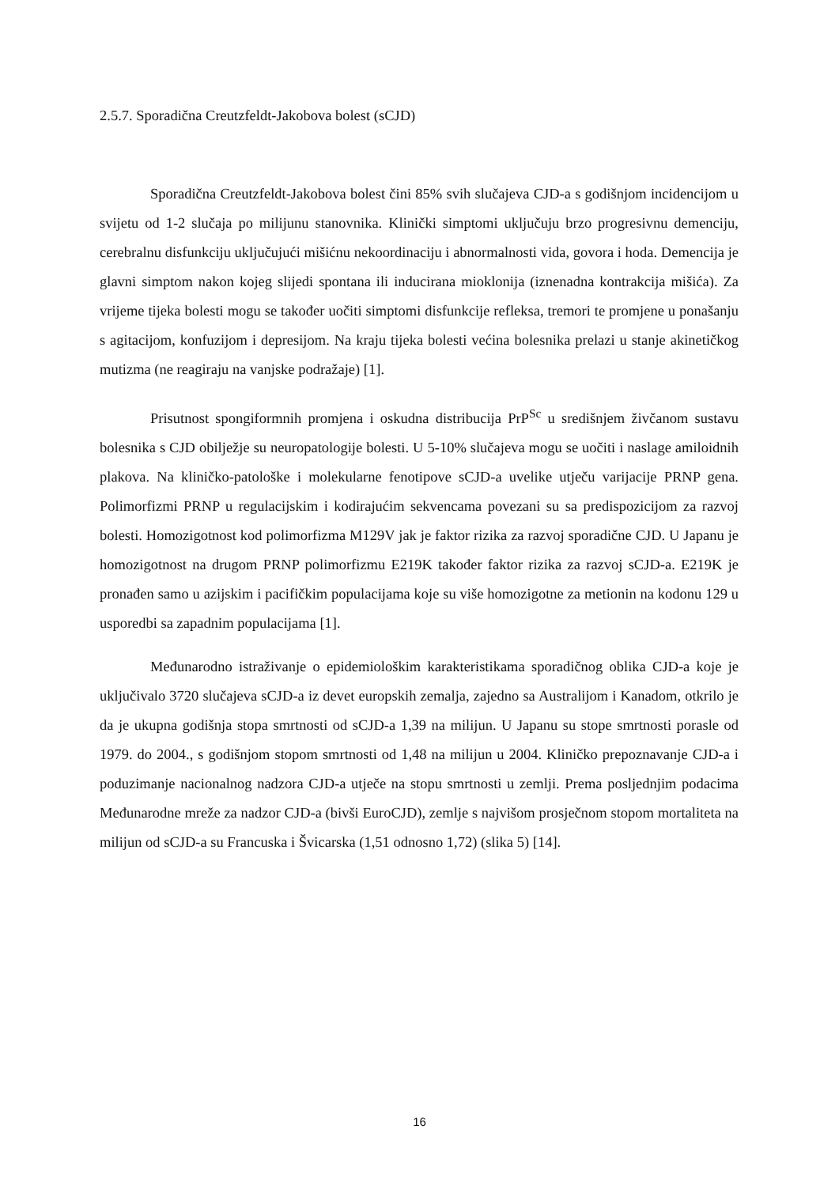2.5.7. Sporadična Creutzfeldt-Jakobova bolest (sCJD)
Sporadična Creutzfeldt-Jakobova bolest čini 85% svih slučajeva CJD-a s godišnjom incidencijom u svijetu od 1-2 slučaja po milijunu stanovnika. Klinički simptomi uključuju brzo progresivnu demenciju, cerebralnu disfunkciju uključujući mišićnu nekoordinaciju i abnormalnosti vida, govora i hoda. Demencija je glavni simptom nakon kojeg slijedi spontana ili inducirana mioklonija (iznenadna kontrakcija mišića). Za vrijeme tijeka bolesti mogu se također uočiti simptomi disfunkcije refleksa, tremori te promjene u ponašanju s agitacijom, konfuzijom i depresijom. Na kraju tijeka bolesti većina bolesnika prelazi u stanje akinetičkog mutizma (ne reagiraju na vanjske podražaje) [1].
Prisutnost spongiformnih promjena i oskudna distribucija PrP<sup>Sc</sup> u središnjem živčanom sustavu bolesnika s CJD obilježje su neuropatologije bolesti. U 5-10% slučajeva mogu se uočiti i naslage amiloidnih plakova. Na kliničko-patološke i molekularne fenotipove sCJD-a uvelike utječu varijacije PRNP gena. Polimorfizmi PRNP u regulacijskim i kodirajućim sekvencama povezani su sa predispozicijom za razvoj bolesti. Homozigotnost kod polimorfizma M129V jak je faktor rizika za razvoj sporadične CJD. U Japanu je homozigotnost na drugom PRNP polimorfizmu E219K također faktor rizika za razvoj sCJD-a. E219K je pronađen samo u azijskim i pacifičkim populacijama koje su više homozigotne za metionin na kodonu 129 u usporedbi sa zapadnim populacijama [1].
Međunarodno istraživanje o epidemiološkim karakteristikama sporadičnog oblika CJD-a koje je uključivalo 3720 slučajeva sCJD-a iz devet europskih zemalja, zajedno sa Australijom i Kanadom, otkrilo je da je ukupna godišnja stopa smrtnosti od sCJD-a 1,39 na milijun. U Japanu su stope smrtnosti porasle od 1979. do 2004., s godišnjom stopom smrtnosti od 1,48 na milijun u 2004. Kliničko prepoznavanje CJD-a i poduzimanje nacionalnog nadzora CJD-a utječe na stopu smrtnosti u zemlji. Prema posljednjim podacima Međunarodne mreže za nadzor CJD-a (bivši EuroCJD), zemlje s najvišom prosječnom stopom mortaliteta na milijun od sCJD-a su Francuska i Švicarska (1,51 odnosno 1,72) (slika 5) [14].
16